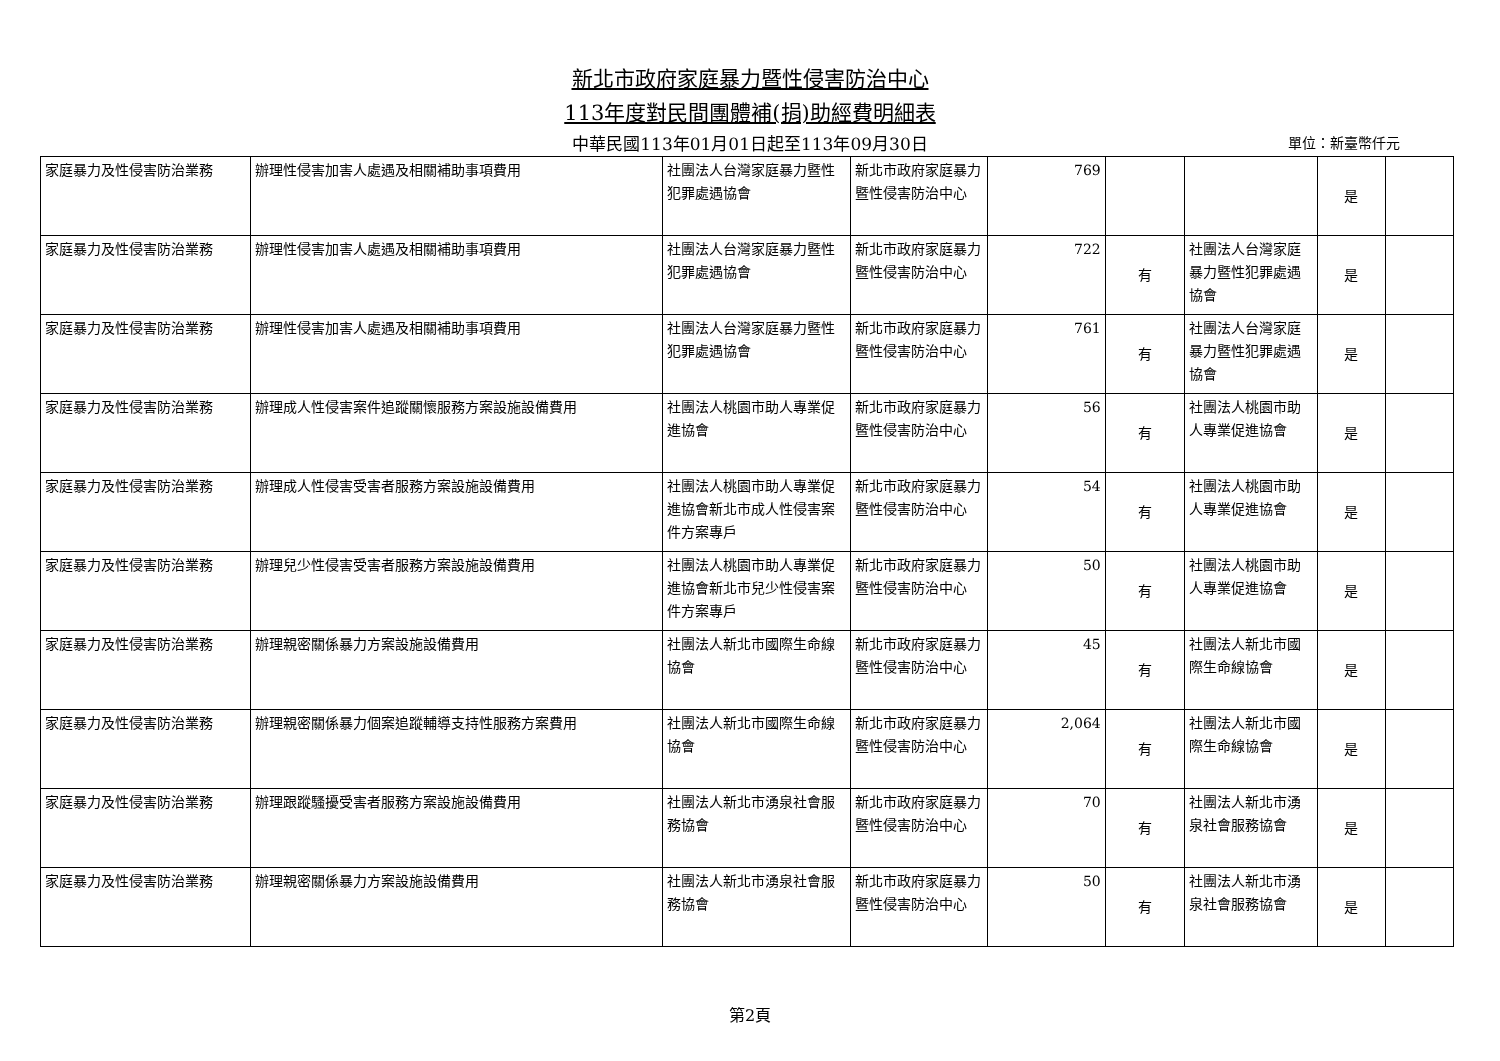新北市政府家庭暴力暨性侵害防治中心
113年度對民間團體補(捐)助經費明細表
中華民國113年01月01日起至113年09月30日 單位：新臺幣仟元
| 家庭暴力及性侵害防治業務 | 辦理性侵害加害人處遇及相關補助事項費用 | 社團法人台灣家庭暴力暨性犯罪處遇協會 | 新北市政府家庭暴力暨性侵害防治中心 | 769 | | | 是 | |
| 家庭暴力及性侵害防治業務 | 辦理性侵害加害人處遇及相關補助事項費用 | 社團法人台灣家庭暴力暨性犯罪處遇協會 | 新北市政府家庭暴力暨性侵害防治中心 | 722 | 有 | 社團法人台灣家庭暴力暨性犯罪處遇協會 | 是 | |
| 家庭暴力及性侵害防治業務 | 辦理性侵害加害人處遇及相關補助事項費用 | 社團法人台灣家庭暴力暨性犯罪處遇協會 | 新北市政府家庭暴力暨性侵害防治中心 | 761 | 有 | 社團法人台灣家庭暴力暨性犯罪處遇協會 | 是 | |
| 家庭暴力及性侵害防治業務 | 辦理成人性侵害案件追蹤關懷服務方案設施設備費用 | 社團法人桃園市助人專業促進協會 | 新北市政府家庭暴力暨性侵害防治中心 | 56 | 有 | 社團法人桃園市助人專業促進協會 | 是 | |
| 家庭暴力及性侵害防治業務 | 辦理成人性侵害受害者服務方案設施設備費用 | 社團法人桃園市助人專業促進協會新北市成人性侵害案件方案專戶 | 新北市政府家庭暴力暨性侵害防治中心 | 54 | 有 | 社團法人桃園市助人專業促進協會 | 是 | |
| 家庭暴力及性侵害防治業務 | 辦理兒少性侵害受害者服務方案設施設備費用 | 社團法人桃園市助人專業促進協會新北市兒少性侵害案件方案專戶 | 新北市政府家庭暴力暨性侵害防治中心 | 50 | 有 | 社團法人桃園市助人專業促進協會 | 是 | |
| 家庭暴力及性侵害防治業務 | 辦理親密關係暴力方案設施設備費用 | 社團法人新北市國際生命線協會 | 新北市政府家庭暴力暨性侵害防治中心 | 45 | 有 | 社團法人新北市國際生命線協會 | 是 | |
| 家庭暴力及性侵害防治業務 | 辦理親密關係暴力個案追蹤輔導支持性服務方案費用 | 社團法人新北市國際生命線協會 | 新北市政府家庭暴力暨性侵害防治中心 | 2,064 | 有 | 社團法人新北市國際生命線協會 | 是 | |
| 家庭暴力及性侵害防治業務 | 辦理跟蹤騷擾受害者服務方案設施設備費用 | 社團法人新北市湧泉社會服務協會 | 新北市政府家庭暴力暨性侵害防治中心 | 70 | 有 | 社團法人新北市湧泉社會服務協會 | 是 | |
| 家庭暴力及性侵害防治業務 | 辦理親密關係暴力方案設施設備費用 | 社團法人新北市湧泉社會服務協會 | 新北市政府家庭暴力暨性侵害防治中心 | 50 | 有 | 社團法人新北市湧泉社會服務協會 | 是 | |
第2頁